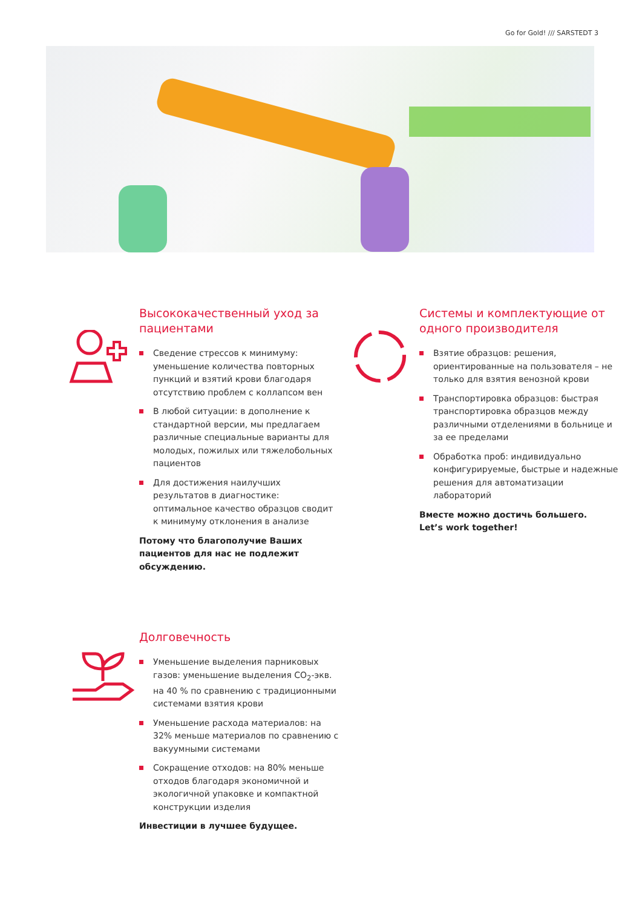Go for Gold! /// SARSTEDT 3
Высококачественный уход за пациентами
Сведение стрессов к минимуму: уменьшение количества повторных пункций и взятий крови благодаря отсутствию проблем с коллапсом вен
В любой ситуации: в дополнение к стандартной версии, мы предлагаем различные специальные варианты для молодых, пожилых или тяжелобольных пациентов
Для достижения наилучших результатов в диагностике: оптимальное качество образцов сводит к минимуму отклонения в анализе
Потому что благополучие Ваших пациентов для нас не подлежит обсуждению.
Системы и комплектующие от одного производителя
Взятие образцов: решения, ориентированные на пользователя – не только для взятия венозной крови
Транспортировка образцов: быстрая транспортировка образцов между различными отделениями в больнице и за ее пределами
Обработка проб: индивидуально конфигурируемые, быстрые и надежные решения для автоматизации лабораторий
Вместе можно достичь большего.
Let’s work together!
Долговечность
Уменьшение выделения парниковых газов: уменьшение выделения CO<sub>2</sub>-экв. на 40 % по сравнению с традиционными системами взятия крови
Уменьшение расхода материалов: на 32% меньше материалов по сравнению с вакуумными системами
Сокращение отходов: на 80% меньше отходов благодаря экономичной и экологичной упаковке и компактной конструкции изделия
Инвестиции в лучшее будущее.